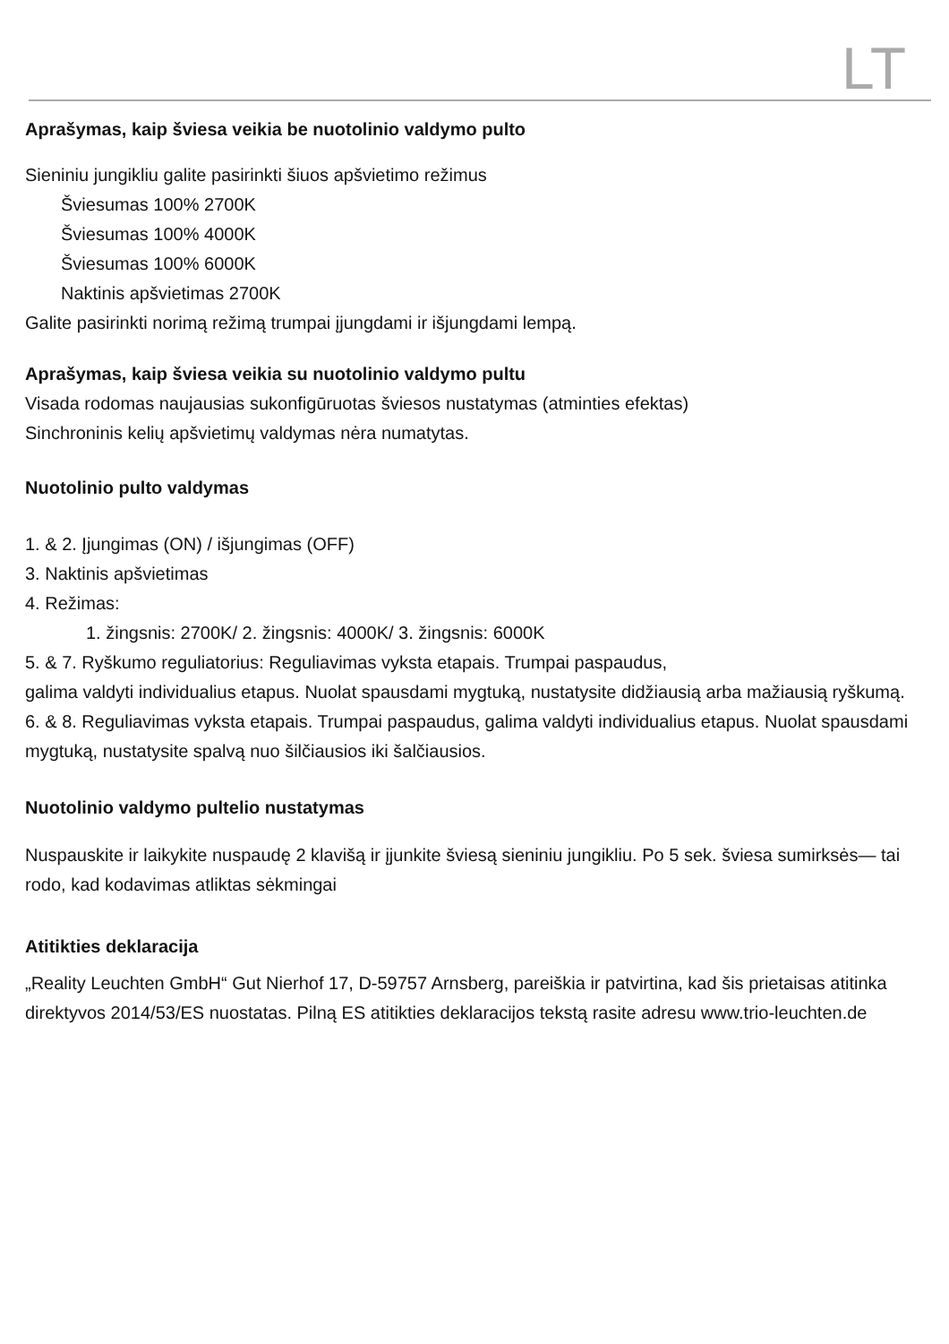LT
Aprašymas, kaip šviesa veikia be nuotolinio valdymo pulto
Sieniniu jungikliu galite pasirinkti šiuos apšvietimo režimus
Šviesumas 100% 2700K
Šviesumas 100% 4000K
Šviesumas 100% 6000K
Naktinis apšvietimas 2700K
Galite pasirinkti norimą režimą trumpai įjungdami ir išjungdami lempą.
Aprašymas, kaip šviesa veikia su nuotolinio valdymo pultu
Visada rodomas naujausias sukonfigūruotas šviesos nustatymas (atminties efektas)
Sinchroninis kelių apšvietimų valdymas nėra numatytas.
Nuotolinio pulto valdymas
1. & 2. Įjungimas (ON) / išjungimas (OFF)
3. Naktinis apšvietimas
4. Režimas:
1. žingsnis: 2700K/ 2. žingsnis: 4000K/ 3. žingsnis: 6000K
5. & 7. Ryškumo reguliatorius: Reguliavimas vyksta etapais. Trumpai paspaudus,
galima valdyti individualius etapus. Nuolat spausdami mygtuką, nustatysite didžiausią arba mažiausią ryškumą.
6. & 8. Reguliavimas vyksta etapais. Trumpai paspaudus, galima valdyti individualius etapus. Nuolat spausdami mygtuką, nustatysite spalvą nuo šilčiausios iki šalčiausios.
Nuotolinio valdymo pultelio nustatymas
Nuspauskite ir laikykite nuspaudę 2 klavišą ir įjunkite šviesą sieniniu jungikliu. Po 5 sek. šviesa sumirksės— tai rodo, kad kodavimas atliktas sėkmingai
Atitikties deklaracija
„Reality Leuchten GmbH“ Gut Nierhof 17, D-59757 Arnsberg, pareiškia ir patvirtina, kad šis prietaisas atitinka direktyvos 2014/53/ES nuostatas. Pilną ES atitikties deklaracijos tekstą rasite adresu www.trio-leuchten.de